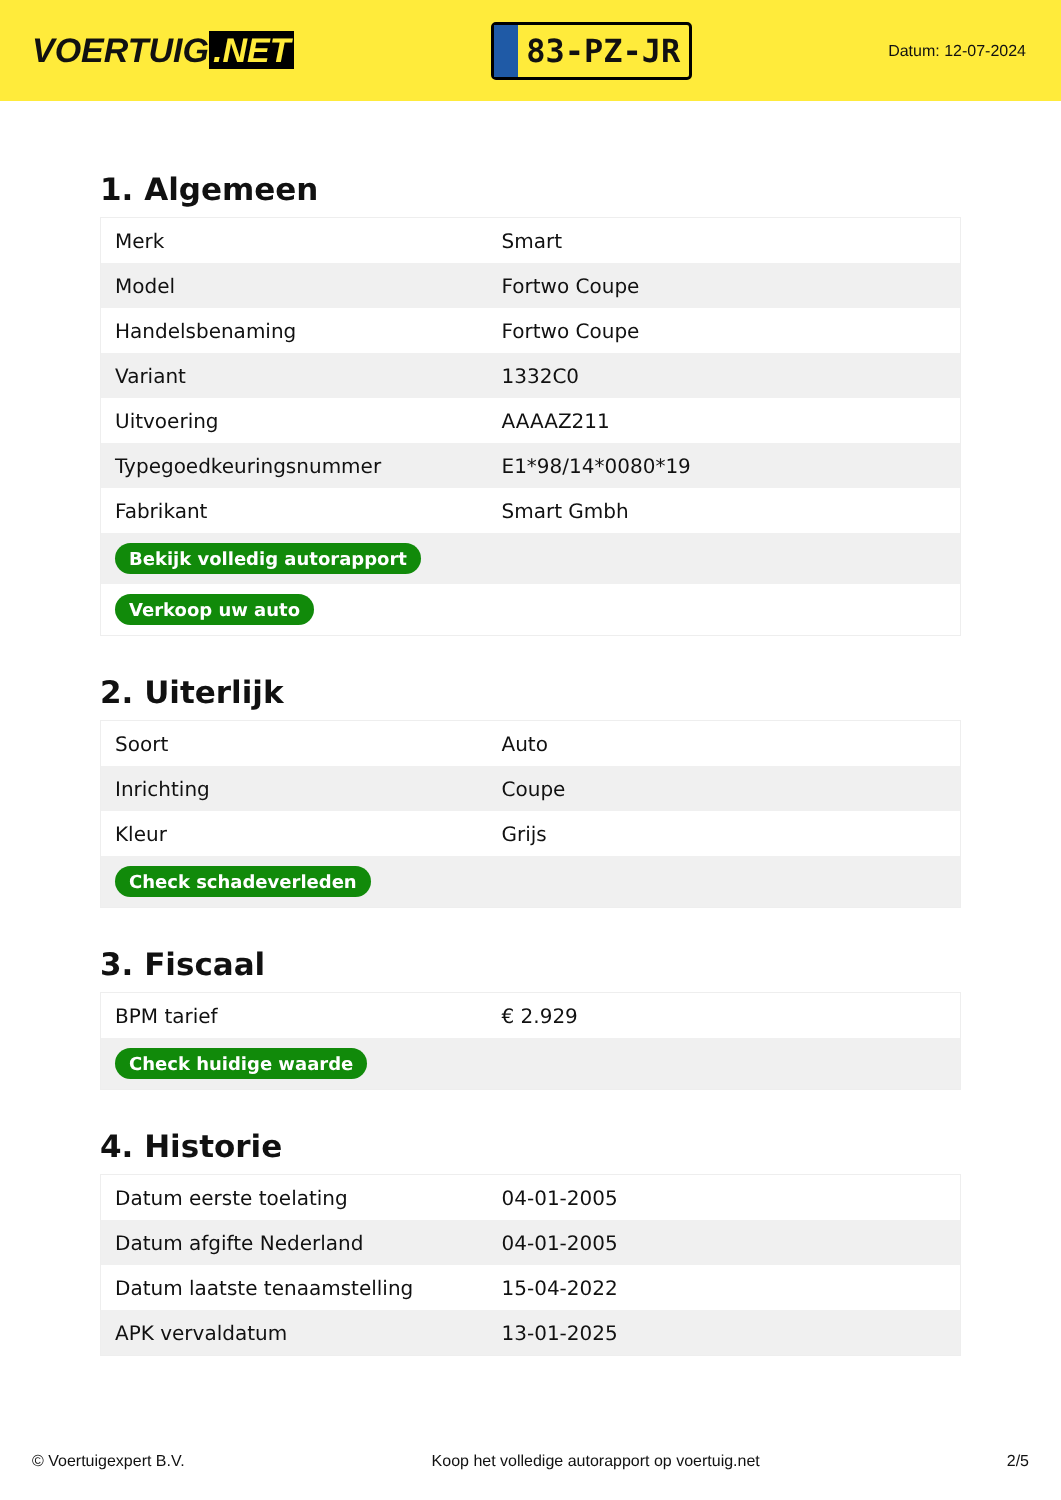VOERTUIG.NET
83-PZ-JR
Datum: 12-07-2024
1. Algemeen
| Merk | Smart |
| Model | Fortwo Coupe |
| Handelsbenaming | Fortwo Coupe |
| Variant | 1332C0 |
| Uitvoering | AAAAZ211 |
| Typegoedkeuringsnummer | E1*98/14*0080*19 |
| Fabrikant | Smart Gmbh |
| Bekijk volledig autorapport | |
| Verkoop uw auto | |
2. Uiterlijk
| Soort | Auto |
| Inrichting | Coupe |
| Kleur | Grijs |
| Check schadeverleden | |
3. Fiscaal
| BPM tarief | € 2.929 |
| Check huidige waarde | |
4. Historie
| Datum eerste toelating | 04-01-2005 |
| Datum afgifte Nederland | 04-01-2005 |
| Datum laatste tenaamstelling | 15-04-2022 |
| APK vervaldatum | 13-01-2025 |
© Voertuigexpert B.V. Koop het volledige autorapport op voertuig.net 2/5